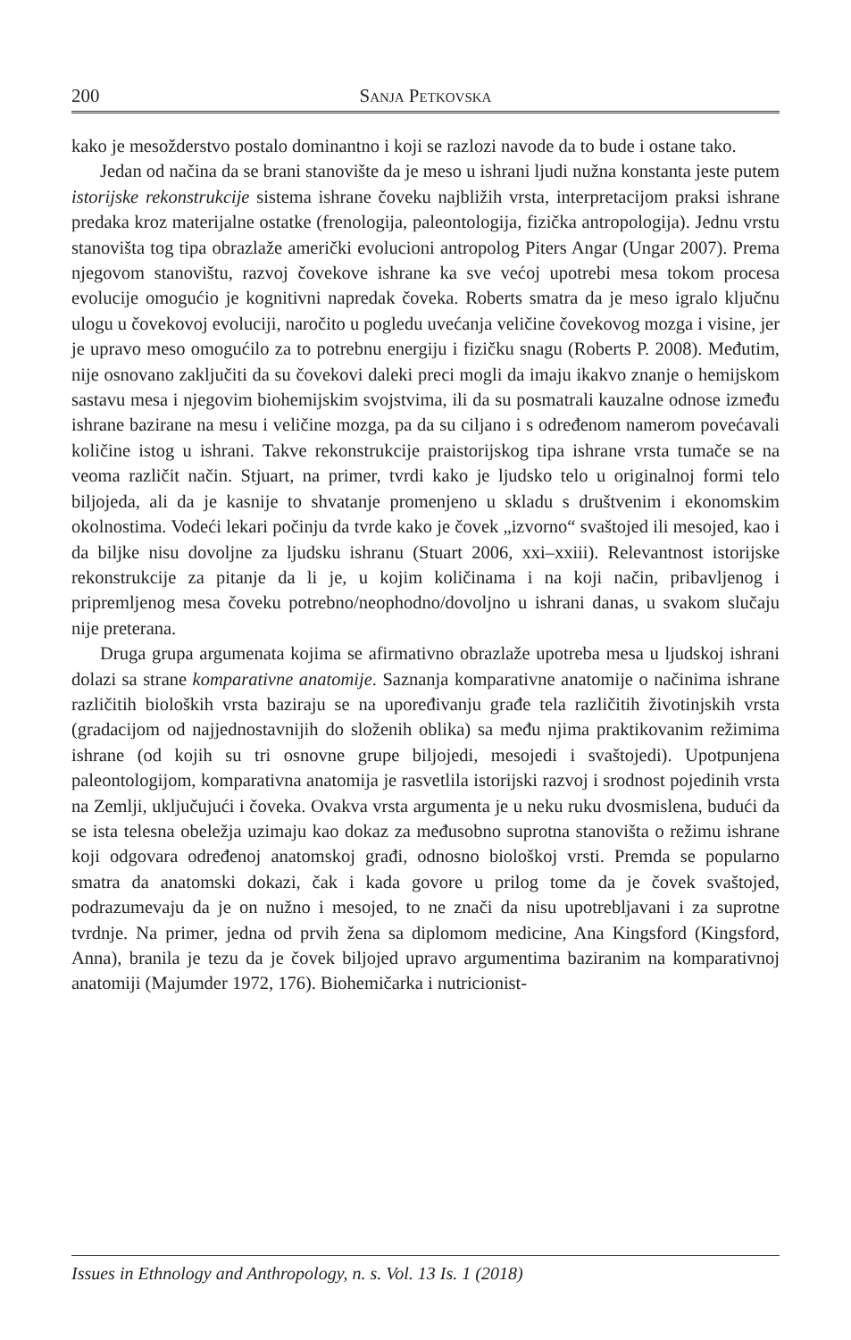200 Sanja Petkovska
kako je mesožderstvo postalo dominantno i koji se razlozi navode da to bude i ostane tako.
Jedan od načina da se brani stanovište da je meso u ishrani ljudi nužna konstanta jeste putem istorijske rekonstrukcije sistema ishrane čoveku najbližih vrsta, interpretacijom praksi ishrane predaka kroz materijalne ostatke (frenologija, paleontologija, fizička antropologija). Jednu vrstu stanovišta tog tipa obrazlaže američki evolucioni antropolog Piters Angar (Ungar 2007). Prema njegovom stanovištu, razvoj čovekove ishrane ka sve većoj upotrebi mesa tokom procesa evolucije omogućio je kognitivni napredak čoveka. Roberts smatra da je meso igralo ključnu ulogu u čovekovoj evoluciji, naročito u pogledu uvećanja veličine čovekovog mozga i visine, jer je upravo meso omogućilo za to potrebnu energiju i fizičku snagu (Roberts P. 2008). Međutim, nije osnovano zaključiti da su čovekovi daleki preci mogli da imaju ikakvo znanje o hemijskom sastavu mesa i njegovim biohemijskim svojstvima, ili da su posmatrali kauzalne odnose između ishrane bazirane na mesu i veličine mozga, pa da su ciljano i s određenom namerom povećavali količine istog u ishrani. Takve rekonstrukcije praistorijskog tipa ishrane vrsta tumače se na veoma različit način. Stjuart, na primer, tvrdi kako je ljudsko telo u originalnoj formi telo biljojeda, ali da je kasnije to shvatanje promenjeno u skladu s društvenim i ekonomskim okolnostima. Vodeći lekari počinju da tvrde kako je čovek „izvorno“ svaštojed ili mesojed, kao i da biljke nisu dovoljne za ljudsku ishranu (Stuart 2006, xxi–xxiii). Relevantnost istorijske rekonstrukcije za pitanje da li je, u kojim količinama i na koji način, pribavljenog i pripremljenog mesa čoveku potrebno/neophodno/dovoljno u ishrani danas, u svakom slučaju nije preterana.
Druga grupa argumenata kojima se afirmativno obrazlaže upotreba mesa u ljudskoj ishrani dolazi sa strane komparativne anatomije. Saznanja komparativne anatomije o načinima ishrane različitih bioloških vrsta baziraju se na upoređivanju građe tela različitih životinjskih vrsta (gradacijom od najjednostavnijih do složenih oblika) sa među njima praktikovanim režimima ishrane (od kojih su tri osnovne grupe biljojedi, mesojedi i svaštojedi). Upotpunjena paleontologijom, komparativna anatomija je rasvetlila istorijski razvoj i srodnost pojedinih vrsta na Zemlji, uključujući i čoveka. Ovakva vrsta argumenta je u neku ruku dvosmislena, budući da se ista telesna obeležja uzimaju kao dokaz za međusobno suprotna stanovišta o režimu ishrane koji odgovara određenoj anatomskoj građi, odnosno biološkoj vrsti. Premda se popularno smatra da anatomski dokazi, čak i kada govore u prilog tome da je čovek svaštojed, podrazumevaju da je on nužno i mesojed, to ne znači da nisu upotrebljavani i za suprotne tvrdnje. Na primer, jedna od prvih žena sa diplomom medicine, Ana Kingsford (Kingsford, Anna), branila je tezu da je čovek biljojed upravo argumentima baziranim na komparativnoj anatomiji (Majumder 1972, 176). Biohemičarka i nutricionist-
Issues in Ethnology and Anthropology, n. s. Vol. 13 Is. 1 (2018)